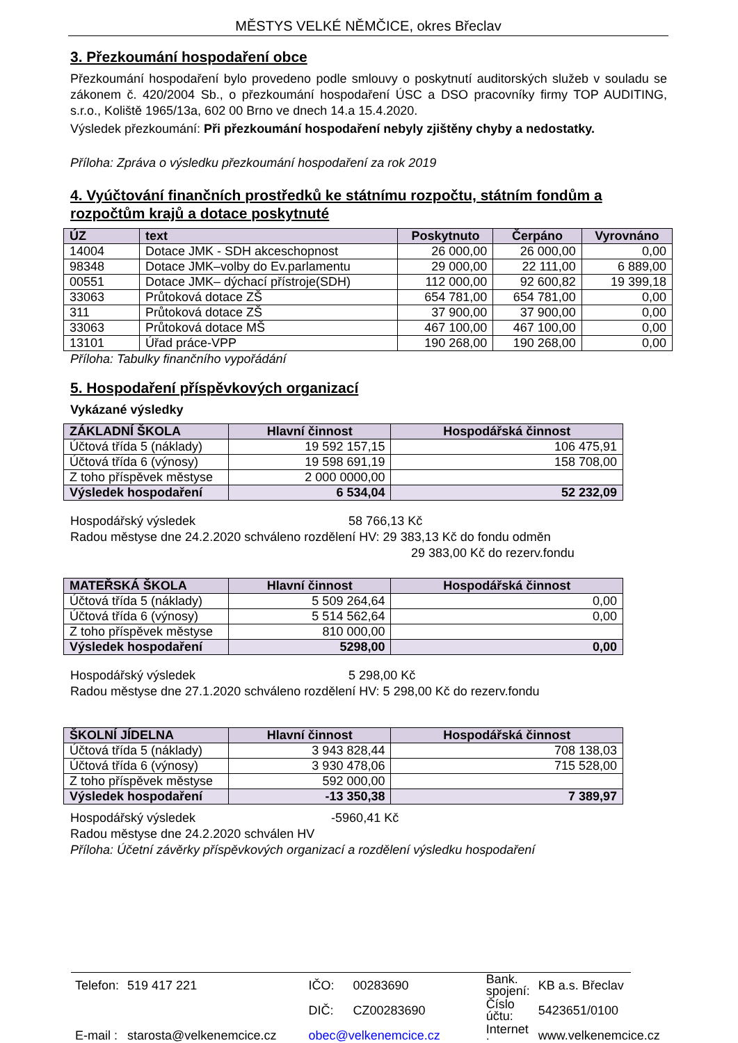MĚSTYS VELKÉ NĚMČICE, okres Břeclav
3. Přezkoumání hospodaření obce
Přezkoumání hospodaření bylo provedeno podle smlouvy o poskytnutí auditorských služeb v souladu se zákonem č. 420/2004 Sb., o přezkoumání hospodaření ÚSC a DSO pracovníky firmy TOP AUDITING, s.r.o., Koliště 1965/13a, 602 00 Brno ve dnech 14.a 15.4.2020.
Výsledek přezkoumání: Při přezkoumání hospodaření nebyly zjištěny chyby a nedostatky.
Příloha: Zpráva o výsledku přezkoumání hospodaření za rok 2019
4. Vyúčtování finančních prostředků ke státnímu rozpočtu, státním fondům a rozpočtům krajů a dotace poskytnuté
| ÚZ | text | Poskytnuto | Čerpáno | Vyrovnáno |
| --- | --- | --- | --- | --- |
| 14004 | Dotace JMK - SDH akceschopnost | 26 000,00 | 26 000,00 | 0,00 |
| 98348 | Dotace JMK–volby do Ev.parlamentu | 29 000,00 | 22 111,00 | 6 889,00 |
| 00551 | Dotace JMK– dýchací přístroje(SDH) | 112 000,00 | 92 600,82 | 19 399,18 |
| 33063 | Průtoková dotace ZŠ | 654 781,00 | 654 781,00 | 0,00 |
| 311 | Průtoková dotace ZŠ | 37 900,00 | 37 900,00 | 0,00 |
| 33063 | Průtoková dotace MŠ | 467 100,00 | 467 100,00 | 0,00 |
| 13101 | Úřad práce-VPP | 190 268,00 | 190 268,00 | 0,00 |
Příloha: Tabulky finančního vypořádání
5. Hospodaření příspěvkových organizací
Vykázané výsledky
| ZÁKLADNÍ ŠKOLA | Hlavní činnost | Hospodářská činnost |
| --- | --- | --- |
| Účtová třída 5 (náklady) | 19 592 157,15 | 106 475,91 |
| Účtová třída 6 (výnosy) | 19 598 691,19 | 158 708,00 |
| Z toho příspěvek městyse | 2 000 0000,00 | |
| Výsledek hospodaření | 6 534,04 | 52 232,09 |
Hospodářský výsledek 58 766,13 Kč
Radou městyse dne 24.2.2020 schváleno rozdělení HV: 29 383,13 Kč do fondu odměn
29 383,00 Kč do rezerv.fondu
| MATEŘSKÁ ŠKOLA | Hlavní činnost | Hospodářská činnost |
| --- | --- | --- |
| Účtová třída 5 (náklady) | 5 509 264,64 | 0,00 |
| Účtová třída 6 (výnosy) | 5 514 562,64 | 0,00 |
| Z toho příspěvek městyse | 810 000,00 | |
| Výsledek hospodaření | 5298,00 | 0,00 |
Hospodářský výsledek 5 298,00 Kč
Radou městyse dne 27.1.2020 schváleno rozdělení HV: 5 298,00 Kč do rezerv.fondu
| ŠKOLNÍ JÍDELNA | Hlavní činnost | Hospodářská činnost |
| --- | --- | --- |
| Účtová třída 5 (náklady) | 3 943 828,44 | 708 138,03 |
| Účtová třída 6 (výnosy) | 3 930 478,06 | 715 528,00 |
| Z toho příspěvek městyse | 592 000,00 | |
| Výsledek hospodaření | -13 350,38 | 7 389,97 |
Hospodářský výsledek -5960,41 Kč
Radou městyse dne 24.2.2020 schválen HV
Příloha: Účetní závěrky příspěvkových organizací a rozdělení výsledku hospodaření
| Telefon: | 519 417 221 | IČO: | 00283690 | Bank. spojení: | KB a.s. Břeclav |
| | | DIČ: | CZ00283690 | Číslo účtu: | 5423651/0100 |
| E-mail : | starosta@velkenemcice.cz | obec@velkenemcice.cz | | Internet : | www.velkenemcice.cz |